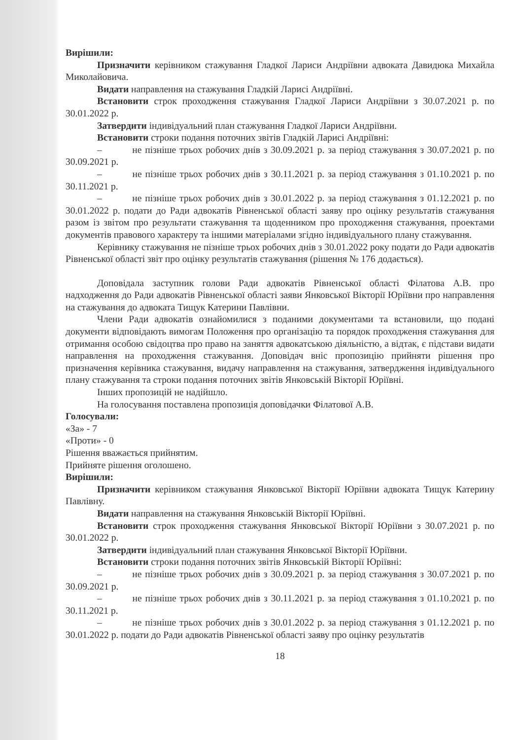Вирішили:
Призначити керівником стажування Гладкої Лариси Андріївни адвоката Давидюка Михайла Миколайовича.
Видати направлення на стажування Гладкій Ларисі Андріївні.
Встановити строк проходження стажування Гладкої Лариси Андріївни з 30.07.2021 р. по 30.01.2022 р.
Затвердити індивідуальний план стажування Гладкої Лариси Андріївни.
Встановити строки подання поточних звітів Гладкій Ларисі Андріївні:
– не пізніше трьох робочих днів з 30.09.2021 р. за період стажування з 30.07.2021 р. по 30.09.2021 р.
– не пізніше трьох робочих днів з 30.11.2021 р. за період стажування з 01.10.2021 р. по 30.11.2021 р.
– не пізніше трьох робочих днів з 30.01.2022 р. за період стажування з 01.12.2021 р. по 30.01.2022 р. подати до Ради адвокатів Рівненської області заяву про оцінку результатів стажування разом із звітом про результати стажування та щоденником про проходження стажування, проектами документів правового характеру та іншими матеріалами згідно індивідуального плану стажування.
Керівнику стажування не пізніше трьох робочих днів з 30.01.2022 року подати до Ради адвокатів Рівненської області звіт про оцінку результатів стажування (рішення № 176 додається).
Доповідала заступник голови Ради адвокатів Рівненської області Філатова А.В. про надходження до Ради адвокатів Рівненської області заяви Янковської Вікторії Юріївни про направлення на стажування до адвоката Тищук Катерини Павлівни.
Члени Ради адвокатів ознайомилися з поданими документами та встановили, що подані документи відповідають вимогам Положення про організацію та порядок проходження стажування для отримання особою свідоцтва про право на заняття адвокатською діяльністю, а відтак, є підстави видати направлення на проходження стажування. Доповідач вніс пропозицію прийняти рішення про призначення керівника стажування, видачу направлення на стажування, затвердження індивідуального плану стажування та строки подання поточних звітів Янковській Вікторії Юріївні.
Інших пропозицій не надійшло.
На голосування поставлена пропозиція доповідачки Філатової А.В.
Голосували:
«За» - 7
«Проти» - 0
Рішення вважається прийнятим.
Прийняте рішення оголошено.
Вирішили:
Призначити керівником стажування Янковської Вікторії Юріївни адвоката Тищук Катерину Павлівну.
Видати направлення на стажування Янковській Вікторії Юріївні.
Встановити строк проходження стажування Янковської Вікторії Юріївни з 30.07.2021 р. по 30.01.2022 р.
Затвердити індивідуальний план стажування Янковської Вікторії Юріївни.
Встановити строки подання поточних звітів Янковській Вікторії Юріївні:
– не пізніше трьох робочих днів з 30.09.2021 р. за період стажування з 30.07.2021 р. по 30.09.2021 р.
– не пізніше трьох робочих днів з 30.11.2021 р. за період стажування з 01.10.2021 р. по 30.11.2021 р.
– не пізніше трьох робочих днів з 30.01.2022 р. за період стажування з 01.12.2021 р. по 30.01.2022 р. подати до Ради адвокатів Рівненської області заяву про оцінку результатів
18